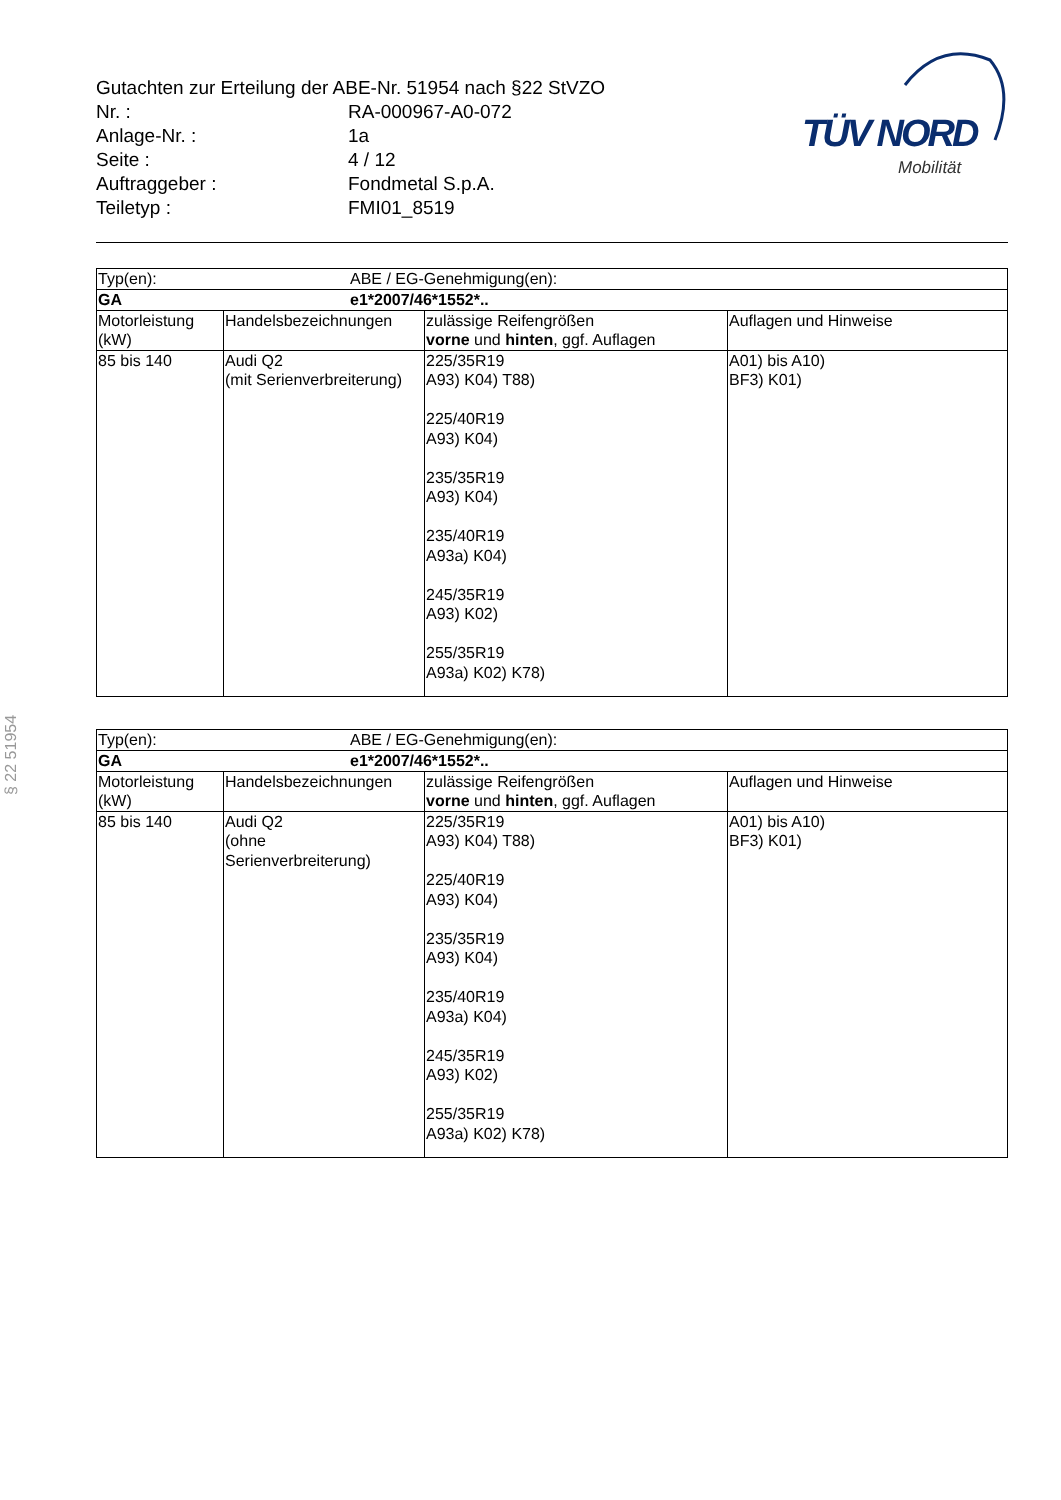Gutachten zur Erteilung der ABE-Nr. 51954 nach §22 StVZO
| Nr. : | RA-000967-A0-072 |
| Anlage-Nr. : | 1a |
| Seite : | 4 / 12 |
| Auftraggeber : | Fondmetal S.p.A. |
| Teiletyp : | FMI01_8519 |
TÜV NORD
Mobilität
§ 22 51954
| Typ(en): ABE / EG-Genehmigung(en): | | | |
| GA e1*2007/46*1552*.. | | | |
| Motorleistung (kW) | Handelsbezeichnungen | zulässige Reifengrößen vorne und hinten , ggf. Auflagen | Auflagen und Hinweise |
| 85 bis 140 | Audi Q2 (mit Serienverbreiterung) | 225/35R19 A93) K04) T88) 225/40R19 A93) K04) 235/35R19 A93) K04) 235/40R19 A93a) K04) 245/35R19 A93) K02) 255/35R19 A93a) K02) K78) | A01) bis A10) BF3) K01) |
| Typ(en): ABE / EG-Genehmigung(en): | | | |
| GA e1*2007/46*1552*.. | | | |
| Motorleistung (kW) | Handelsbezeichnungen | zulässige Reifengrößen vorne und hinten , ggf. Auflagen | Auflagen und Hinweise |
| 85 bis 140 | Audi Q2 (ohne Serienverbreiterung) | 225/35R19 A93) K04) T88) 225/40R19 A93) K04) 235/35R19 A93) K04) 235/40R19 A93a) K04) 245/35R19 A93) K02) 255/35R19 A93a) K02) K78) | A01) bis A10) BF3) K01) |